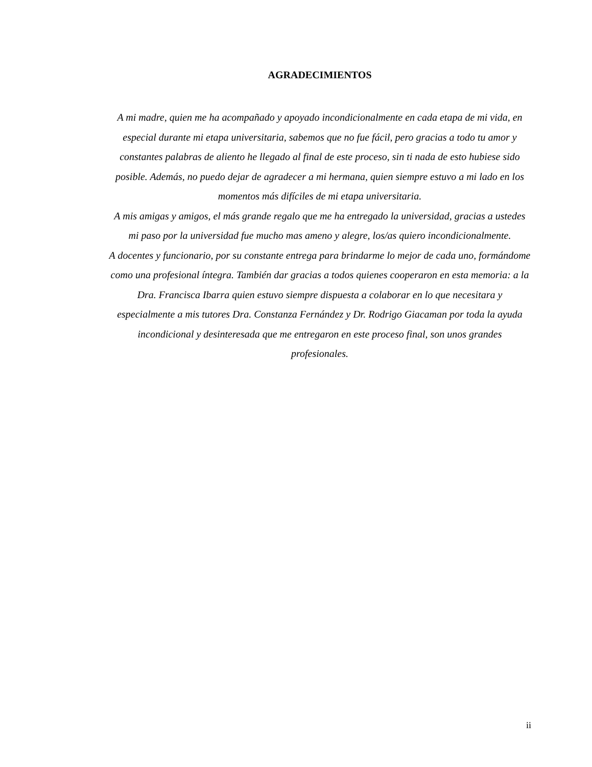AGRADECIMIENTOS
A mi madre, quien me ha acompañado y apoyado incondicionalmente en cada etapa de mi vida, en especial durante mi etapa universitaria, sabemos que no fue fácil, pero gracias a todo tu amor y constantes palabras de aliento he llegado al final de este proceso, sin ti nada de esto hubiese sido posible. Además, no puedo dejar de agradecer a mi hermana, quien siempre estuvo a mi lado en los momentos más difíciles de mi etapa universitaria.
A mis amigas y amigos, el más grande regalo que me ha entregado la universidad, gracias a ustedes mi paso por la universidad fue mucho mas ameno y alegre, los/as quiero incondicionalmente.
A docentes y funcionario, por su constante entrega para brindarme lo mejor de cada uno, formándome como una profesional íntegra. También dar gracias a todos quienes cooperaron en esta memoria: a la Dra. Francisca Ibarra quien estuvo siempre dispuesta a colaborar en lo que necesitara y especialmente a mis tutores Dra. Constanza Fernández y Dr. Rodrigo Giacaman por toda la ayuda incondicional y desinteresada que me entregaron en este proceso final, son unos grandes profesionales.
ii